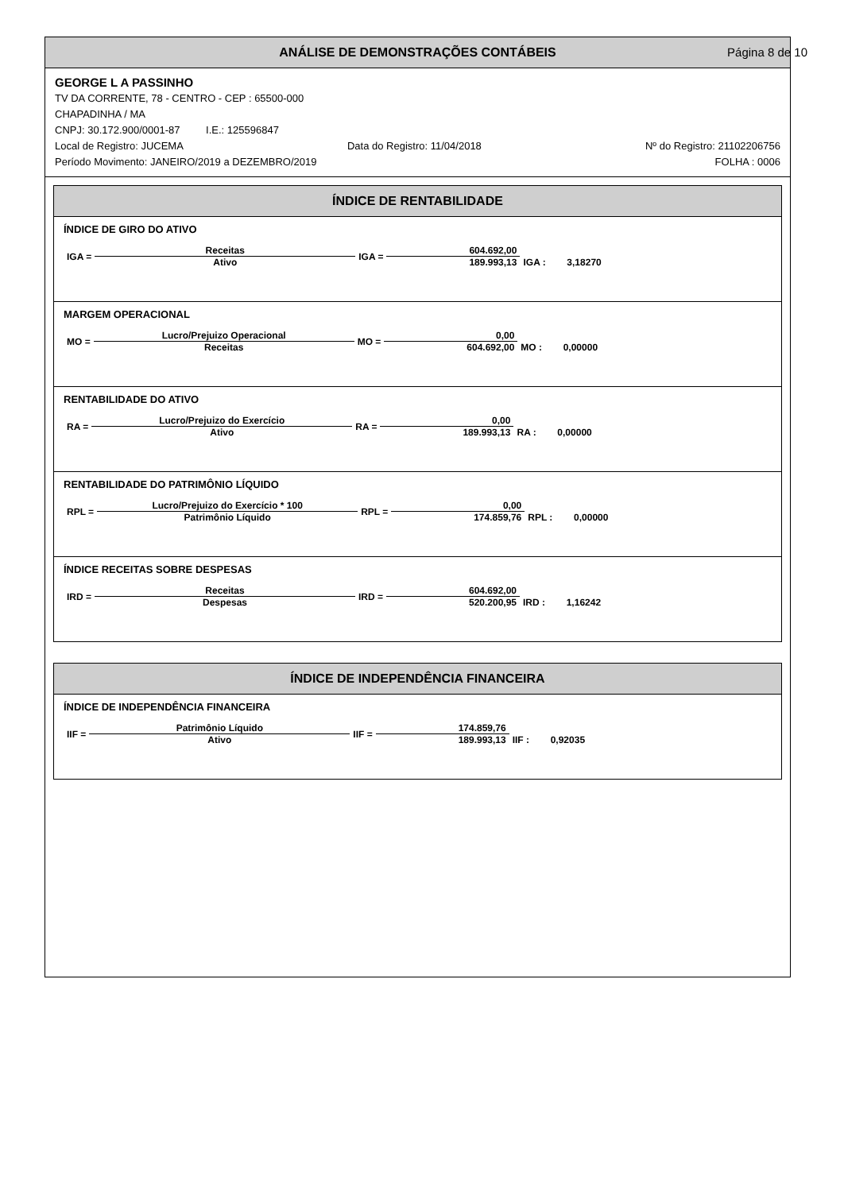ANÁLISE DE DEMONSTRAÇÕES CONTÁBEIS Página 8 de 10
GEORGE L A PASSINHO
TV DA CORRENTE, 78 - CENTRO - CEP : 65500-000
CHAPADINHA / MA
CNPJ: 30.172.900/0001-87 I.E.: 125596847
Local de Registro: JUCEMA Data do Registro: 11/04/2018 Nº do Registro: 21102206756
Período Movimento: JANEIRO/2019 a DEZEMBRO/2019 FOLHA : 0006
ÍNDICE DE RENTABILIDADE
ÍNDICE DE GIRO DO ATIVO
| IGA = | Receitas | IGA = | 604.692,00 | |
| | Ativo | | 189.993,13 | IGA : 3,18270 |
MARGEM OPERACIONAL
| MO = | Lucro/Prejuizo Operacional | MO = | 0,00 | |
| | Receitas | | 604.692,00 | MO : 0,00000 |
RENTABILIDADE DO ATIVO
| RA = | Lucro/Prejuizo do Exercício | RA = | 0,00 | |
| | Ativo | | 189.993,13 | RA : 0,00000 |
RENTABILIDADE DO PATRIMÔNIO LÍQUIDO
| RPL = | Lucro/Prejuizo do Exercício * 100 | RPL = | 0,00 | |
| | Patrimônio Líquido | | 174.859,76 | RPL : 0,00000 |
ÍNDICE RECEITAS SOBRE DESPESAS
| IRD = | Receitas | IRD = | 604.692,00 | |
| | Despesas | | 520.200,95 | IRD : 1,16242 |
ÍNDICE DE INDEPENDÊNCIA FINANCEIRA
ÍNDICE DE INDEPENDÊNCIA FINANCEIRA
| IIF = | Patrimônio Líquido | IIF = | 174.859,76 | |
| | Ativo | | 189.993,13 | IIF : 0,92035 |